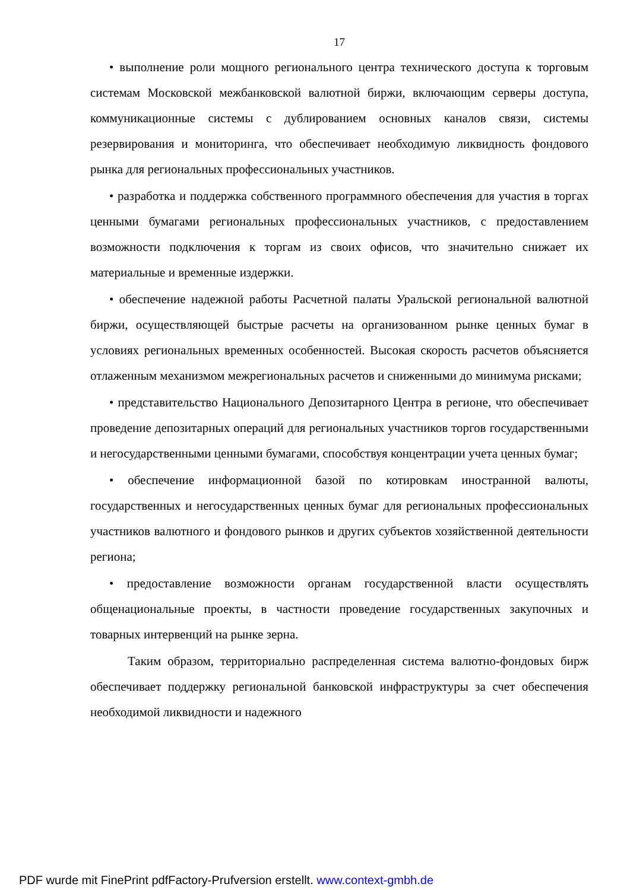17
• выполнение роли мощного регионального центра технического доступа к торговым системам Московской межбанковской валютной биржи, включающим серверы доступа, коммуникационные системы с дублированием основных каналов связи, системы резервирования и мониторинга, что обеспечивает необходимую ликвидность фондового рынка для региональных профессиональных участников.
• разработка и поддержка собственного программного обеспечения для участия в торгах ценными бумагами региональных профессиональных участников, с предоставлением возможности подключения к торгам из своих офисов, что значительно снижает их материальные и временные издержки.
• обеспечение надежной работы Расчетной палаты Уральской региональной валютной биржи, осуществляющей быстрые расчеты на организованном рынке ценных бумаг в условиях региональных временных особенностей. Высокая скорость расчетов объясняется отлаженным механизмом межрегиональных расчетов и сниженными до минимума рисками;
• представительство Национального Депозитарного Центра в регионе, что обеспечивает проведение депозитарных операций для региональных участников торгов государственными и негосударственными ценными бумагами, способствуя концентрации учета ценных бумаг;
• обеспечение информационной базой по котировкам иностранной валюты, государственных и негосударственных ценных бумаг для региональных профессиональных участников валютного и фондового рынков и других субъектов хозяйственной деятельности региона;
• предоставление возможности органам государственной власти осуществлять общенациональные проекты, в частности проведение государственных закупочных и товарных интервенций на рынке зерна.
Таким образом, территориально распределенная система валютно-фондовых бирж обеспечивает поддержку региональной банковской инфраструктуры за счет обеспечения необходимой ликвидности и надежного
PDF wurde mit FinePrint pdfFactory-Prufversion erstellt. www.context-gmbh.de